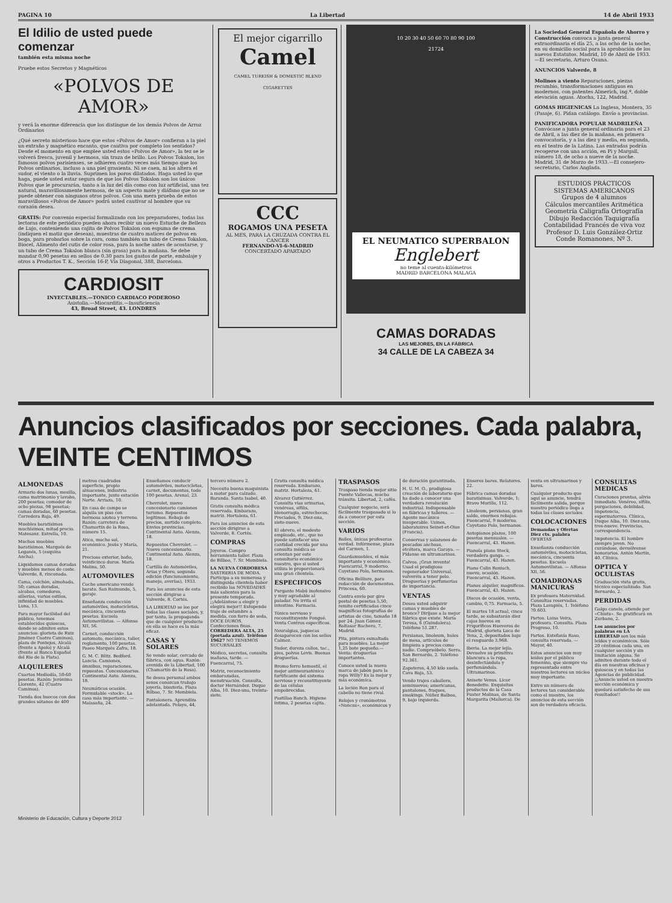PAGINA 10 La Libertad 14 de Abril 1933
El Idilio de usted puede comenzar
también esta misma noche
Pruebe estos Secretos y Magnéticos
«POLVOS DE AMOR»
y verá la enorme diferencia que los distingue de los demás Polvos de Arroz Ordinarios
¿Qué secreto misterioso hace que estos «Polvos de Amor» confieran a la piel un extraño y magnético encanto, que cautiva por completo los sentidos? Desde el momento en que emplee usted estos «Polvos de Amor», la tez se le volverá fresca, juvenil y hermosa, sin traza de brillo. Los Polvos Tokalon, los famosos polvos parisienses, se adhieren cuatro veces más tiempo que los Polvos ordinarios, incluso a una piel grasienta. Ni se caen, ni los altera el sudor, el viento o la lluvia. Suprimen los poros dilatados. Haga usted lo que haga, puede usted estar segura de que los Polvos Tokalon son los únicos Polvos que le procurarán, tanto a la luz del día como con luz artificial, una tez natural, maravillosamente hermosa, de un aspecto mate y diáfano que no se puede obtener con ningunos otros polvos. Con una mera prueba de estos maravillosos «Polvos de Amor» podrá usted cautivar al hombre que su corazón desea.
GRATIS: Por convenio especial formalizado con los preparadores, todas las lectoras de este periódico pueden ahora recibir un nuevo Estuche de Belleza de Lujo, conteniendo una cajita de Polvos Tokalon con espuma de crema (indiquen el matiz que desean), muestras de cuatro matices de polvos en boga, para probarlos sobre la cara, como también un tubo de Crema Tokalon, Biocel, Alimento del cutis de color rosa, para la noche antes de acostarse, y un tubo de Crema Tokalon blanca (sin grasa) para la mañana. Se debe mandar 0,90 pesetas en sellos de 0.30 para los gastos de porte, embalaje y otros a Productos T. K., Sección 16-P, Vía Diagonal, 388, Barcelona.
CARDIOSIT
INYECTABLES.—TONICO CARDIACO PODEROSO
Asistolia.—Miocarditis.—Insuficiencia
43, Broad Street, 43. LONDRES
El mejor cigarrillo
Camel
CAMEL TURKISH & DOMESTIC BLEND CIGARETTES
CCC
ROGAMOS UNA PESETA
AL MES, PARA LA CRUZADA CONTRA EL CANCER
FERNANDO-VI-6-MADRID
CONCERTADO APARTADO
10 20 30 40 50 60 70 80 90 100
21724
EL NEUMATICO SUPERBALON
Englebert
no teme al cuenta-kilómetros
MADRID BARCELONA MALAGA
CAMAS DORADAS
LAS MEJORES, EN LA FÁBRICA
34 CALLE DE LA CABEZA 34
La Sociedad General Española de Ahorro y Construcción convoca a junta general extraordinaria el día 25, a las ocho de la noche, en su domicilio social para la aprobación de los nuevos Estatutos. Madrid, 10 de Abril de 1933. —El secretario, Arturo Osuna.
ANUNCIOS Valverde, 8
Molinos a viento Reparaciones, piezas recambio, transformaciones antiguos en modernos, con patentes Almerich, ing.º, doble elevación aguas. Atocha, 122, Madrid.
GOMAS HIGIENICAS La Inglesa, Montera, 35 (Pasaje, 6). Pidan catálogo. Envío a provincias.
PANIFICADORA POPULAR MADRILEÑA
Convócase a junta general ordinaria para el 23 de Abril, a las diez de la mañana, en primera convocatoria, y a las diez y media, en segunda, en el teatro de la Latina. Las entradas podrán recogerse con una acción, en Pi y Margall, número 18, de ocho a nueve de la noche. Madrid, 31 de Marzo de 1933.—El consejero-secretario, Carlos Anglada.
ESTUDIOS PRÁCTICOS
SISTEMAS AMERICANOS
Grupos de 4 alumnos
Cálculos mercantiles Aritmética Geometría Caligrafía Ortografía Dibujo Redacción Taquigrafía Contabilidad Francés de viva voz
Profesor D. Luis González-Ortiz
Conde Romanones, Nº 3.
Anuncios clasificados por secciones. Cada palabra, VEINTE CENTIMOS
ALMONEDAS
Armario dos lunas, mesilla, cama matrimonio y lavabo, 200 pesetas; comedor de ocho piezas, 98 pesetas; camas doradas, 60 pesetas. Corredera Baja, 49.
Muebles baratísimos muchísimos, mitad precio. Matesanz. Estrella, 10.
Muchos muebles baratísimos. Marqués de Leganés, 5 (esquina Ancha).
Liquidamos camas doradas y muebles menos de coste. Valverde, 8, rinconada.
Cama, colchón, almohada, 50; camas doradas, alcobas, comedores, sillerías, varios estilos, infinidad de muebles. Luna, 13.
Para mayor facilidad del público, tenemos establecidos quioscos, donde se admiten estos anuncios: glorieta de Ruiz Jiménez Cuatro Caminos), plaza de Pontejos, Alcalá (frente a Apolo) y Alcalá (frente al Banco Español del Río de la Plata).
ALQUILERES
Cuartos Mediodía, 50-60 pesetas. Razón: Jerónima Llorente, 42 (Cuatro Caminos).
Tienda dos huecos con dos grandes sótanos de 400 metros cuadrados superficie, propio almacenes, industria importante, junto estación Norte. Arriaza, 10.
En casa de campo se alquila un piso con hermosa azotea y terreno. Razón: carretera de Chamartín de la Rosa, número 15.
Atico, mucho sol, económico. Jesús y María, 21.
Precioso exterior, baño, veinticinco duros. María Molina, 50.
AUTOMOVILES
Coche americano vendo barato. San Raimundo, 5, garaje.
Enseñanza conducción automóviles, motocicletas, mecánica, cincuenta pesetas. Escuela Automovilistas. — Alfonso XII, 56.
Carnet, conducción automoto, mecánica, taller, reglamento, 100 pesetas. Paseo Marqués Zafra, 18.
G. M. C. Blitz. Bedford. Lancia. Camiones, ómnibus, reparaciones, repuestos. Concesionarios. Continental Auto. Alenza, 18.
Neumáticos ocasión. Formidable «stock». La casa más importante. — Malasaña, 24.
Enseñamos conducir automóviles, motocicletas, carnet, documentos, todo 100 pesetas. Arenal, 23.
Chevrolet, nuevo concesionario camiones turismo. Repuestos legítimos. Rebaja de precios, surtido completo. Envíos provincias. Continental Auto. Alenza, 18.
Repuestos Chevrolet. — Nuevo concesionario. Continental Auto. Alenza, 18.
Cartilla de Automóviles, Arias y Otero, segunda edición (funcionamiento, manejo, averías), 1933.
Para los anuncios de esta sección dirigirse a Valverde, 8. Cortés.
LA LIBERTAD se lee por todas las clases sociales, y, por tanto, la propaganda que de cualquier producto en ella se hace es la más eficaz.
CASAS Y SOLARES
Se vende solar, cercado de fábrica, con agua. Razón: avenida de la Libertad, 100 (Chamartín de la Rosa).
Se desea personal ambos sexos conozcan trabajo joyería, bisutería. Plaza Bilbao, 7. Sr. Mombiela.
Pantalonera. Aprendiza adelantada. Pelayo, 44, tercero número 2.
Necesito buena maquinista a motor para calzado. Baranda. Santa Isabel, 40.
Gratis consulta médica reservada. Embarazo, matriz. Hortaleza, 61.
Para los anuncios de esta sección dirigirse a Valverde, 8. Cortés.
COMPRAS
Joyeros. Compro herramienta taller. Plaza de Bilbao, 7. Sr. Mombiela.
LA NUEVA CORDOBESA SASTRERIA DE MODA. Participa a su numerosa y distinguida clientela haber recibido las NOVEDADES más salientes para la presente temporada. ¡¡Adelántese a elegir y elegirá mejor!! Estupendo traje de estambre a medida, con forro de seda, DOCE DUROS. Confecciones finas. CORREDERA ALTA, 25 (portada azul). Teléfono 19627 NO TENEMOS SUCURSALES
Médico, secretas, consulta mañana, tarde. — Fuencarral, 75.
Matriz, reconocimiento embarazadas, menstruación. Consulta, doctor Hernández. Duque Alba, 10. Diez-una, treinta-siete.
Gratis consulta médica reservada. Embarazo, matriz. Hortaleza, 61.
Alvarez Gutiérrez. Consulta vías urinarias, venéreas, sífilis, blenorragia, estrecheces. Preciados, 9. Diez-una, siete-nueve.
El obrero, el modesto empleado, etc., que no puede satisfacer una cantidad crecida por una consulta médica se orientan por este consultorio económico nuestro, que si usted utiliza le proporcionará una gran clientela.
ESPECIFICOS
Purgante Mabú inofensivo y muy agradable al paladar. No irrita el intestino. Farmacia.
Tónico nervioso y reconstituyente Fongué. Venta Centros específicos.
Neuralgias, jaquecas desaparecen con los sellos Calmez.
Sudor, dureza callos, tac., pies, polvos Levis. Buenas droguerías.
Bromo ferro hemostil, el mejor antineurasténico fortificante del sistema nervioso y reconstituyente de las células empobrecidas.
Pastillas Banch. Higiene íntima, 2 pesetas cajita.
TRASPASOS
Traspaso tienda mejor sitio Puente Vallecas, mucho tránsito. Libertad, 2, cafés.
Cualquier negocio, será fácilmente traspasado si lo da a conocer por esta sección.
VARIOS
Bailes, únicas profesoras verdad. Infórmense, plaza del Carmen, 1.
Guardamuebles, el más importante y económico. Fuencarral, 9 moderno. Cayetano Polo, hermanos.
Oficina Belliure, para redacción de documentos. Princesa, 60.
Contra envío por giro postal de pesetas 5,50, remito certificadas cinco magníficas fotografías de artistas de cine, tamaño 18 por 24. Juan Gómez. Baltasar Bachero, 7, Madrid.
Pita, pintura esmaltada para muebles. La mejor 1,25 bote pequeño.— Venta: droguerías importantes.
Conoce usted la nueva marca de jabón para la ropa Willy? Es la mejor y más económica.
La loción Ron para el cabello no tiene rival.
Relojes y cronómetros «Noncsu», económicos y de duración garantizada.
H. U. M. O., prodigiosa creación de laboratorio que ha dado a conocer una verdadera revolución industrial. Indispensable en fábricas y talleres. — Agente mecánico insuperable. Usines, laboratoires Seinet-et-Oise (Francia).
Conservas y salazones de pescados anchoas, etcétera, marca Garaya. — Pídanse en ultramarinos.
Calvos. ¡Gran invento! Usad el prodigioso regenerador Universal, volveréis a tener pelo. Droguerías y perfumerías de importancia.
VENTAS
Desea usted adquirir camas y muebles de bronce? Diríjase a la mejor fábrica que existe. María Teresa, 6 (Guindalera). Teléfono 51.287.
Persianas, linoleum, hules de mesa, artículos de limpieza a precios como nadie. Compruébelo. Serra. San Bernardo, 2. Teléfono 92.361.
Zapateros, 4,50 kilo suela. Cava Baja, 53.
Vendo trajes caballero, seminuevos; americanas, pantalones, fraques, smokings. Núñez Balboa, 9, bajo izquierda.
Enseres bares. Relatores. 22.
Fábrica camas doradas baratísimas. Valverde, 1; Bravo Murillo, 112.
Linoleum, persianas, gran saldo, enormes rebajas. Fuencarral, 9 moderno. Cayetano Polo, hermanos.
Autopianos plazos, 100 pesetas mensuales. — Fuencarral, 43. Hazen.
Pianola piano Steck, verdadera ganga. — Fuencarral, 43. Hazen.
Piano Colin Ronisch, nuevo, ocasión. Fuencarral, 43. Hazen.
Pianos alquiler, magníficos. Fuencarral, 43. Hazen.
Discos de ocasión, venta, cambio, 0,75. Farmacia, 5.
El martes 18 actual, cinco tarde, se subastarán diez cajas huevos en Frigoríficos Hueveros de Madrid, glorieta Luca de Tena, 2, depositados bajo el resguardo 3.968.
Iberia. La mejor lejía. Devuelve su primitiva blancura a la ropa, desinfectándola y perfumándola. Ultramarinos.
Anisete Venus. Licor Benedette. Exquisitos productos de la Casa Fuster Molinas, de Santa Margarita (Mallorca). De venta en ultramarinos y bares.
Cualquier producto que aquí se anuncie, tendrá fácilmente salida, porque nuestro periódico llega a todas las clases sociales.
COLOCACIONES
Demandas y Ofertas Diez cts. palabra OFERTAS
Enseñanza conducción automóviles, motocicletas, mecánica, cincuenta pesetas. Escuela Automovilistas. — Alfonso XII, 56.
COMADRONAS MANICURAS
Ex profesora Maternidad. Consultas reservadas. Plaza Lavapiés, 1. Teléfono 70.603.
Partos. Luisa Veira, profesora. Consulta. Plaza Progreso, 10.
Partos. Estefanía Raso, consulta reservada. — Mayor, 40.
Estos anuncios son muy leídos por el público femenino, que siempre vio representado entre nuestros lectores un núcleo muy importante.
Entre un número de lectores tan considerable como el nuestro, los anuncios de esta sección son de verdadera eficacia.
CONSULTAS MEDICAS
Curaciones prontas, alivio inmediato. Venéreo, sífilis, purgaciones, debilidad, impotencia, espermatorrea. Clínica, Duque Alba, 10. Diez-una, tres-nueve. Provincias, correspondencia.
Impotencia. El hombre siempre joven. No curándose, devuélvense honorarios. Antón Martín, 40. Clínica.
OPTICA Y OCULISTAS
Graduación vista gratis, técnico especializado. San Bernardo, 2.
PERDIDAS
Galgo canelo, atiende por «Chistu». Se gratificará en Zurbano, 2.
Los anuncios por palabras en LA LIBERTAD son los más leídos y económicos. Sólo 20 céntimos cada una, en cualquier sección y sin limitación alguna. Se admiten durante todo el día en nuestras oficinas y quioscos y en todas las Agencias de publicidad. ¡¡Anuncie usted en nuestra sección económica y quedará satisfecho de sus resultados!!
Ministerio de Educación, Cultura y Deporte 2012